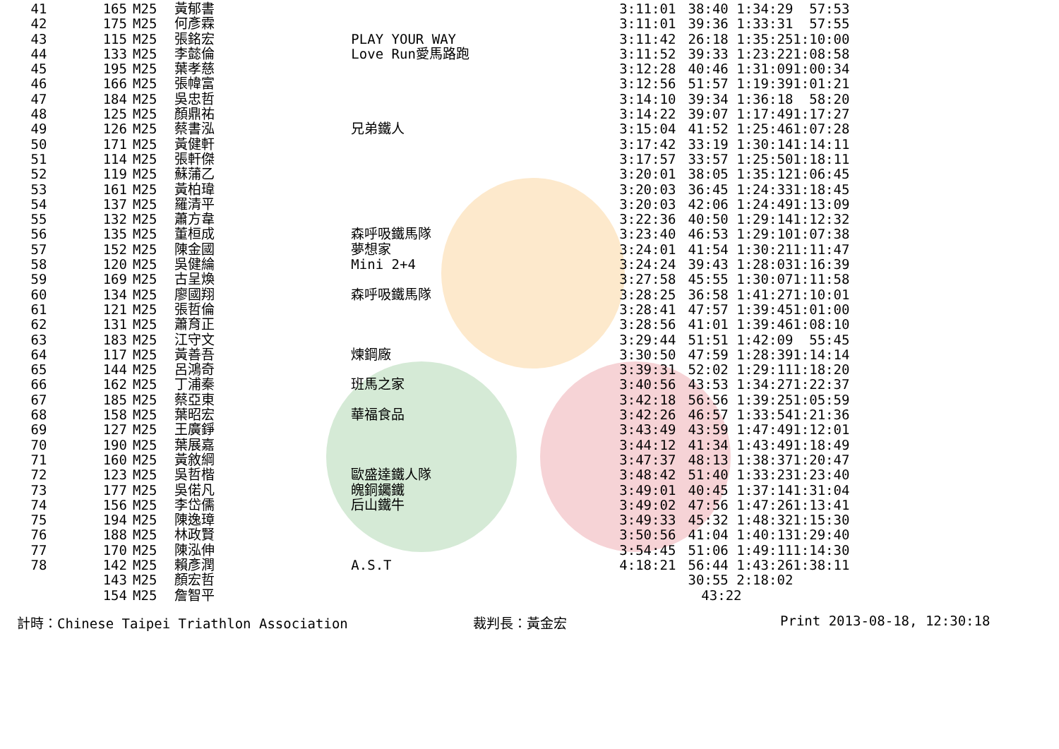| 41 | 165 | M25 | 黃郁書 | | 3:11:01 | 38:40 1:34:29 | 57:53 |
| 42 | 175 | M25 | 何彥霖 | | 3:11:01 | 39:36 1:33:31 | 57:55 |
| 43 | 115 | M25 | 張銘宏 | PLAY YOUR WAY | 3:11:42 | 26:18 1:35:25 | 1:10:00 |
| 44 | 133 | M25 | 李懿倫 | Love Run愛馬路跑 | 3:11:52 | 39:33 1:23:22 | 1:08:58 |
| 45 | 195 | M25 | 葉孝慈 | | 3:12:28 | 40:46 1:31:09 | 1:00:34 |
| 46 | 166 | M25 | 張幃富 | | 3:12:56 | 51:57 1:19:39 | 1:01:21 |
| 47 | 184 | M25 | 吳忠哲 | | 3:14:10 | 39:34 1:36:18 | 58:20 |
| 48 | 125 | M25 | 顏鼎祐 | | 3:14:22 | 39:07 1:17:49 | 1:17:27 |
| 49 | 126 | M25 | 蔡書泓 | 兄弟鐵人 | 3:15:04 | 41:52 1:25:46 | 1:07:28 |
| 50 | 171 | M25 | 黃健軒 | | 3:17:42 | 33:19 1:30:14 | 1:14:11 |
| 51 | 114 | M25 | 張軒傑 | | 3:17:57 | 33:57 1:25:50 | 1:18:11 |
| 52 | 119 | M25 | 蘇蒲乙 | | 3:20:01 | 38:05 1:35:12 | 1:06:45 |
| 53 | 161 | M25 | 黃柏瑋 | | 3:20:03 | 36:45 1:24:33 | 1:18:45 |
| 54 | 137 | M25 | 羅清平 | | 3:20:03 | 42:06 1:24:49 | 1:13:09 |
| 55 | 132 | M25 | 蕭方韋 | | 3:22:36 | 40:50 1:29:14 | 1:12:32 |
| 56 | 135 | M25 | 董桓成 | 森呼吸鐵馬隊 | 3:23:40 | 46:53 1:29:10 | 1:07:38 |
| 57 | 152 | M25 | 陳金國 | 夢想家 | 3:24:01 | 41:54 1:30:21 | 1:11:47 |
| 58 | 120 | M25 | 吳健綸 | Mini 2+4 | 3:24:24 | 39:43 1:28:03 | 1:16:39 |
| 59 | 169 | M25 | 古呈煥 | | 3:27:58 | 45:55 1:30:07 | 1:11:58 |
| 60 | 134 | M25 | 廖國翔 | 森呼吸鐵馬隊 | 3:28:25 | 36:58 1:41:27 | 1:10:01 |
| 61 | 121 | M25 | 張哲倫 | | 3:28:41 | 47:57 1:39:45 | 1:01:00 |
| 62 | 131 | M25 | 蕭育正 | | 3:28:56 | 41:01 1:39:46 | 1:08:10 |
| 63 | 183 | M25 | 江守文 | | 3:29:44 | 51:51 1:42:09 | 55:45 |
| 64 | 117 | M25 | 黃善吾 | 煉鋼廠 | 3:30:50 | 47:59 1:28:39 | 1:14:14 |
| 65 | 144 | M25 | 呂鴻奇 | | 3:39:31 | 52:02 1:29:11 | 1:18:20 |
| 66 | 162 | M25 | 丁浦秦 | 班馬之家 | 3:40:56 | 43:53 1:34:27 | 1:22:37 |
| 67 | 185 | M25 | 蔡亞東 | | 3:42:18 | 56:56 1:39:25 | 1:05:59 |
| 68 | 158 | M25 | 葉昭宏 | 華福食品 | 3:42:26 | 46:57 1:33:54 | 1:21:36 |
| 69 | 127 | M25 | 王廣錚 | | 3:43:49 | 43:59 1:47:49 | 1:12:01 |
| 70 | 190 | M25 | 葉展嘉 | | 3:44:12 | 41:34 1:43:49 | 1:18:49 |
| 71 | 160 | M25 | 黃敘綱 | | 3:47:37 | 48:13 1:38:37 | 1:20:47 |
| 72 | 123 | M25 | 吳哲楷 | 歐盛達鐵人隊 | 3:48:42 | 51:40 1:33:23 | 1:23:40 |
| 73 | 177 | M25 | 吳偌凡 | 魄銅钃鐵 | 3:49:01 | 40:45 1:37:14 | 1:31:04 |
| 74 | 156 | M25 | 李岱儒 | 后山鐵牛 | 3:49:02 | 47:56 1:47:26 | 1:13:41 |
| 75 | 194 | M25 | 陳逸璋 | | 3:49:33 | 45:32 1:48:32 | 1:15:30 |
| 76 | 188 | M25 | 林政賢 | | 3:50:56 | 41:04 1:40:13 | 1:29:40 |
| 77 | 170 | M25 | 陳泓伸 | | 3:54:45 | 51:06 1:49:11 | 1:14:30 |
| 78 | 142 | M25 | 賴彥潤 | A.S.T | 4:18:21 | 56:44 1:43:26 | 1:38:11 |
| | 143 | M25 | 顏宏哲 | | | 30:55 2:18:02 | |
| | 154 | M25 | 詹智平 | | | 43:22 | |
計時：Chinese Taipei Triathlon Association 裁判長：黃金宏 Print 2013-08-18, 12:30:18